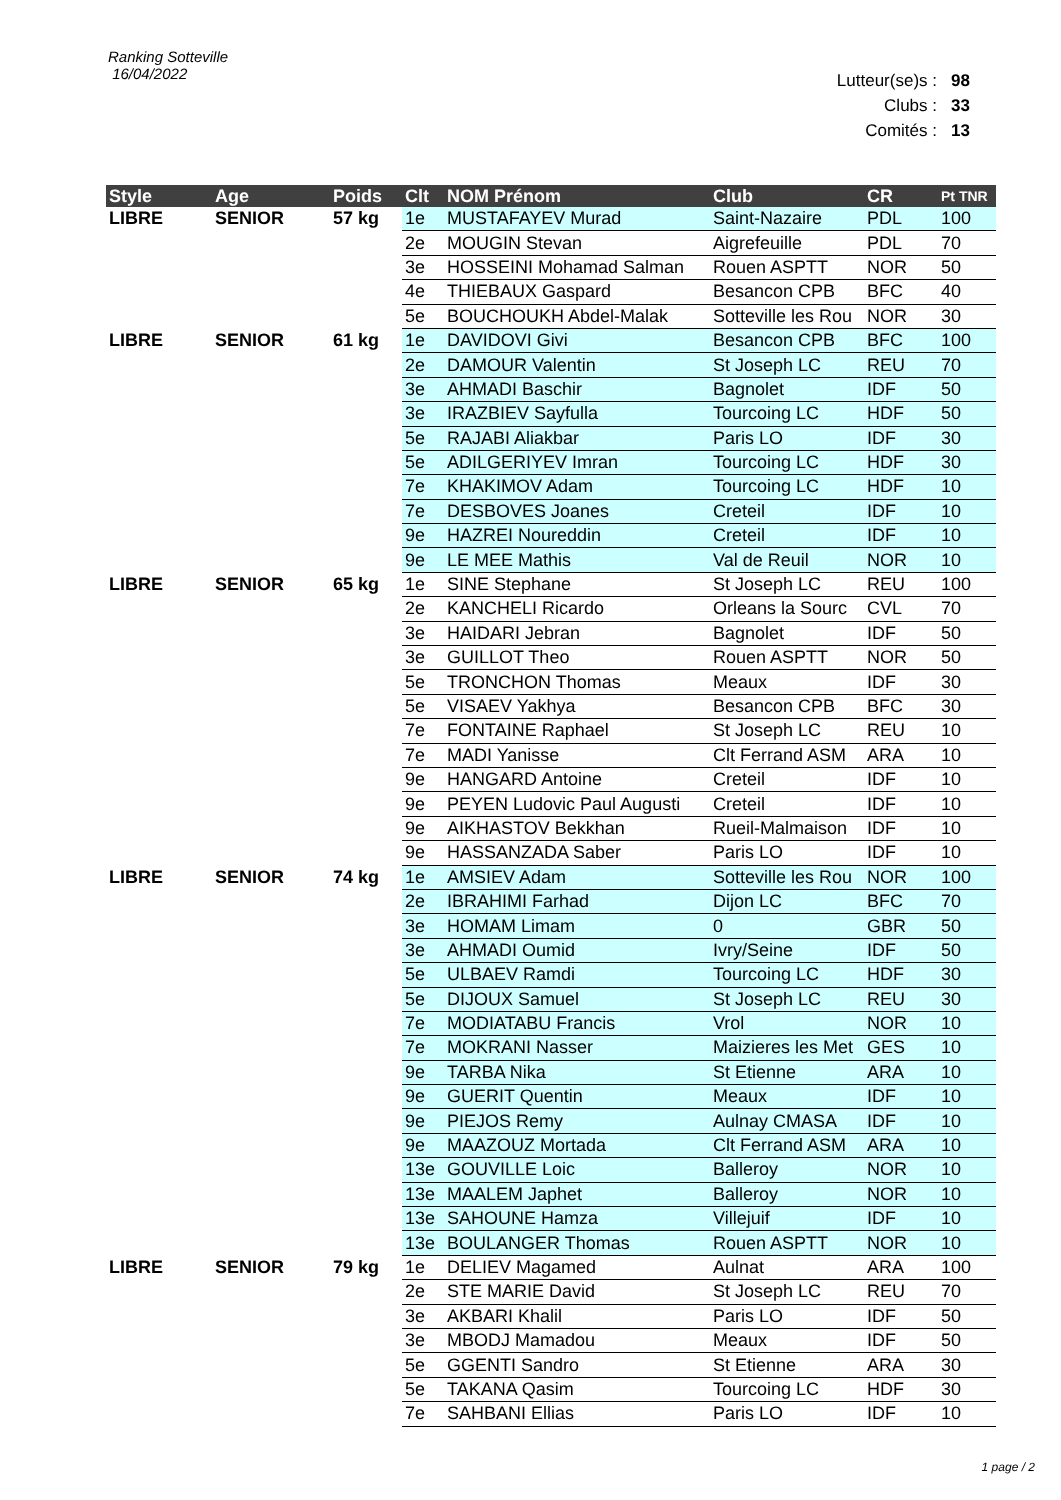Ranking Sotteville
16/04/2022
Lutteur(se)s : 98
Clubs : 33
Comités : 13
| Style | Age | Poids | Clt | NOM Prénom | Club | CR | Pt TNR |
| --- | --- | --- | --- | --- | --- | --- | --- |
| LIBRE | SENIOR | 57 kg | 1e | MUSTAFAYEV Murad | Saint-Nazaire | PDL | 100 |
| | | | 2e | MOUGIN Stevan | Aigrefeuille | PDL | 70 |
| | | | 3e | HOSSEINI Mohamad Salman | Rouen ASPTT | NOR | 50 |
| | | | 4e | THIEBAUX Gaspard | Besancon CPB | BFC | 40 |
| | | | 5e | BOUCHOUKH Abdel-Malak | Sotteville les Rou | NOR | 30 |
| LIBRE | SENIOR | 61 kg | 1e | DAVIDOVI Givi | Besancon CPB | BFC | 100 |
| | | | 2e | DAMOUR Valentin | St Joseph LC | REU | 70 |
| | | | 3e | AHMADI Baschir | Bagnolet | IDF | 50 |
| | | | 3e | IRAZBIEV Sayfulla | Tourcoing LC | HDF | 50 |
| | | | 5e | RAJABI Aliakbar | Paris LO | IDF | 30 |
| | | | 5e | ADILGERIYEV Imran | Tourcoing LC | HDF | 30 |
| | | | 7e | KHAKIMOV Adam | Tourcoing LC | HDF | 10 |
| | | | 7e | DESBOVES Joanes | Creteil | IDF | 10 |
| | | | 9e | HAZREI Noureddin | Creteil | IDF | 10 |
| | | | 9e | LE MEE Mathis | Val de Reuil | NOR | 10 |
| LIBRE | SENIOR | 65 kg | 1e | SINE Stephane | St Joseph LC | REU | 100 |
| | | | 2e | KANCHELI Ricardo | Orleans la Sourc | CVL | 70 |
| | | | 3e | HAIDARI Jebran | Bagnolet | IDF | 50 |
| | | | 3e | GUILLOT Theo | Rouen ASPTT | NOR | 50 |
| | | | 5e | TRONCHON Thomas | Meaux | IDF | 30 |
| | | | 5e | VISAEV Yakhya | Besancon CPB | BFC | 30 |
| | | | 7e | FONTAINE Raphael | St Joseph LC | REU | 10 |
| | | | 7e | MADI Yanisse | Clt Ferrand ASM | ARA | 10 |
| | | | 9e | HANGARD Antoine | Creteil | IDF | 10 |
| | | | 9e | PEYEN Ludovic Paul Augusti | Creteil | IDF | 10 |
| | | | 9e | AIKHASTOV Bekkhan | Rueil-Malmaison | IDF | 10 |
| | | | 9e | HASSANZADA Saber | Paris LO | IDF | 10 |
| LIBRE | SENIOR | 74 kg | 1e | AMSIEV Adam | Sotteville les Rou | NOR | 100 |
| | | | 2e | IBRAHIMI Farhad | Dijon LC | BFC | 70 |
| | | | 3e | HOMAM Limam | 0 | GBR | 50 |
| | | | 3e | AHMADI Oumid | Ivry/Seine | IDF | 50 |
| | | | 5e | ULBAEV Ramdi | Tourcoing LC | HDF | 30 |
| | | | 5e | DIJOUX Samuel | St Joseph LC | REU | 30 |
| | | | 7e | MODIATABU Francis | Vrol | NOR | 10 |
| | | | 7e | MOKRANI Nasser | Maizieres les Met | GES | 10 |
| | | | 9e | TARBA Nika | St Etienne | ARA | 10 |
| | | | 9e | GUERIT Quentin | Meaux | IDF | 10 |
| | | | 9e | PIEJOS Remy | Aulnay CMASA | IDF | 10 |
| | | | 9e | MAAZOUZ Mortada | Clt Ferrand ASM | ARA | 10 |
| | | | 13e | GOUVILLE Loic | Balleroy | NOR | 10 |
| | | | 13e | MAALEM Japhet | Balleroy | NOR | 10 |
| | | | 13e | SAHOUNE Hamza | Villejuif | IDF | 10 |
| | | | 13e | BOULANGER Thomas | Rouen ASPTT | NOR | 10 |
| LIBRE | SENIOR | 79 kg | 1e | DELIEV Magamed | Aulnat | ARA | 100 |
| | | | 2e | STE MARIE David | St Joseph LC | REU | 70 |
| | | | 3e | AKBARI Khalil | Paris LO | IDF | 50 |
| | | | 3e | MBODJ Mamadou | Meaux | IDF | 50 |
| | | | 5e | GGENTI Sandro | St Etienne | ARA | 30 |
| | | | 5e | TAKANA Qasim | Tourcoing LC | HDF | 30 |
| | | | 7e | SAHBANI Ellias | Paris LO | IDF | 10 |
1 page / 2